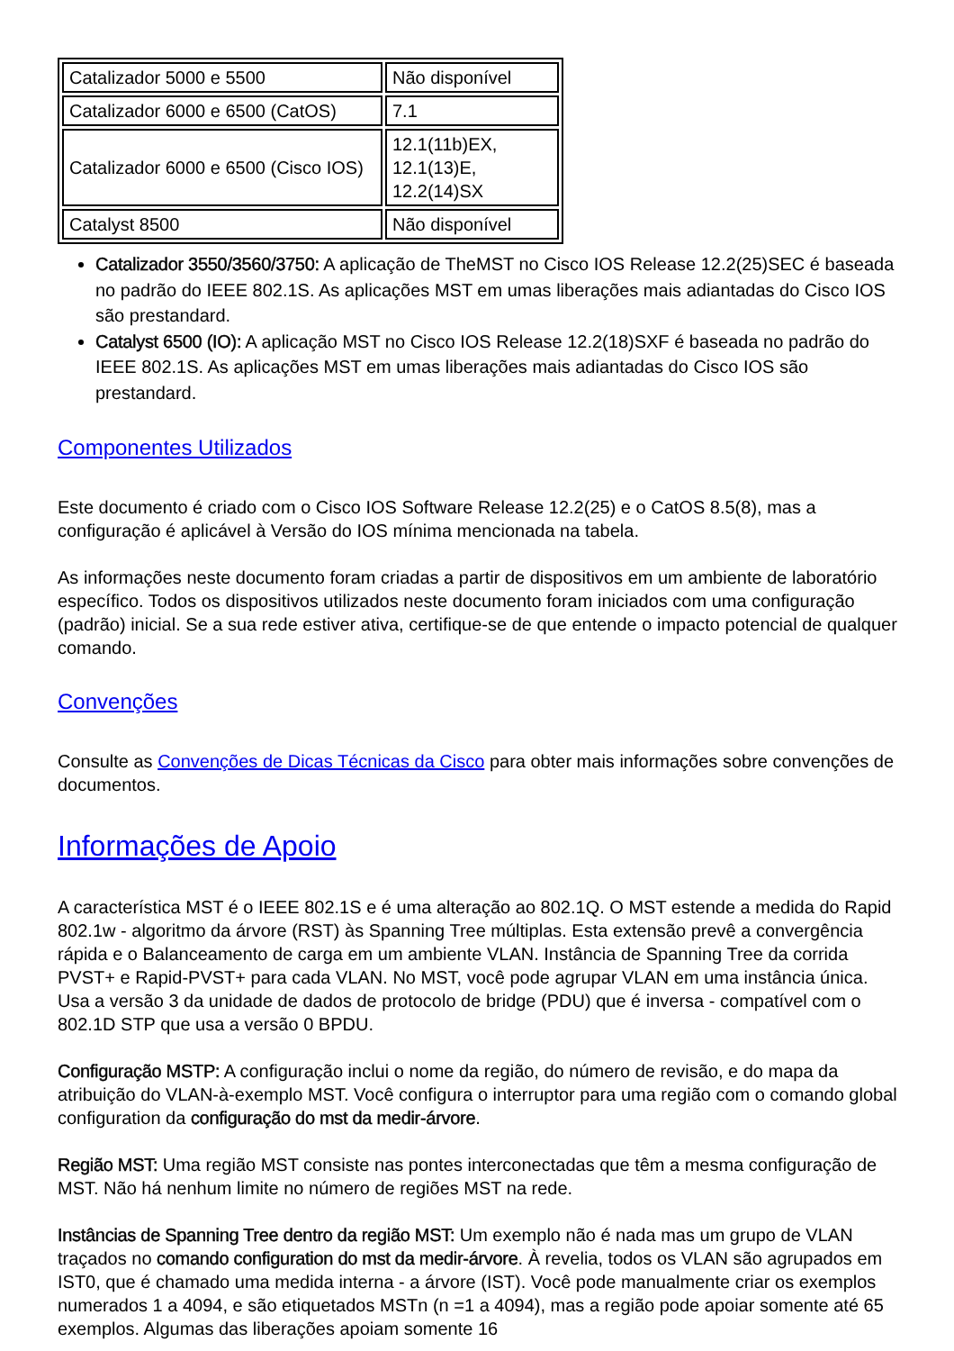| Catalizador 5000 e 5500 | Não disponível |
| Catalizador 6000 e 6500 (CatOS) | 7.1 |
| Catalizador 6000 e 6500 (Cisco IOS) | 12.1(11b)EX, 12.1(13)E, 12.2(14)SX |
| Catalyst 8500 | Não disponível |
Catalizador 3550/3560/3750: A aplicação de TheMST no Cisco IOS Release 12.2(25)SEC é baseada no padrão do IEEE 802.1S. As aplicações MST em umas liberações mais adiantadas do Cisco IOS são prestandard.
Catalyst 6500 (IO): A aplicação MST no Cisco IOS Release 12.2(18)SXF é baseada no padrão do IEEE 802.1S. As aplicações MST em umas liberações mais adiantadas do Cisco IOS são prestandard.
Componentes Utilizados
Este documento é criado com o Cisco IOS Software Release 12.2(25) e o CatOS 8.5(8), mas a configuração é aplicável à Versão do IOS mínima mencionada na tabela.
As informações neste documento foram criadas a partir de dispositivos em um ambiente de laboratório específico. Todos os dispositivos utilizados neste documento foram iniciados com uma configuração (padrão) inicial. Se a sua rede estiver ativa, certifique-se de que entende o impacto potencial de qualquer comando.
Convenções
Consulte as Convenções de Dicas Técnicas da Cisco para obter mais informações sobre convenções de documentos.
Informações de Apoio
A característica MST é o IEEE 802.1S e é uma alteração ao 802.1Q. O MST estende a medida do Rapid 802.1w - algoritmo da árvore (RST) às Spanning Tree múltiplas. Esta extensão prevê a convergência rápida e o Balanceamento de carga em um ambiente VLAN. Instância de Spanning Tree da corrida PVST+ e Rapid-PVST+ para cada VLAN. No MST, você pode agrupar VLAN em uma instância única. Usa a versão 3 da unidade de dados de protocolo de bridge (PDU) que é inversa - compatível com o 802.1D STP que usa a versão 0 BPDU.
Configuração MSTP: A configuração inclui o nome da região, do número de revisão, e do mapa da atribuição do VLAN-à-exemplo MST. Você configura o interruptor para uma região com o comando global configuration da configuração do mst da medir-árvore.
Região MST: Uma região MST consiste nas pontes interconectadas que têm a mesma configuração de MST. Não há nenhum limite no número de regiões MST na rede.
Instâncias de Spanning Tree dentro da região MST: Um exemplo não é nada mas um grupo de VLAN traçados no comando configuration do mst da medir-árvore. À revelia, todos os VLAN são agrupados em IST0, que é chamado uma medida interna - a árvore (IST). Você pode manualmente criar os exemplos numerados 1 a 4094, e são etiquetados MSTn (n =1 a 4094), mas a região pode apoiar somente até 65 exemplos. Algumas das liberações apoiam somente 16